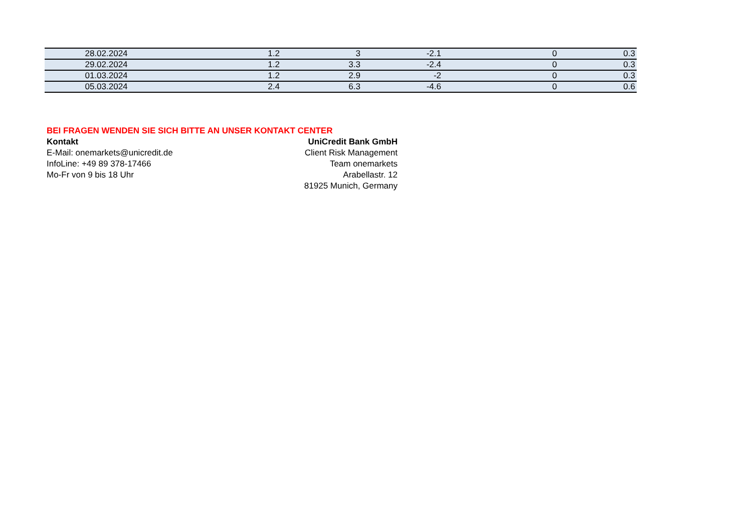| 28.02.2024 | 1.2 | 3 | -2.1 | 0 | 0.3 |
| 29.02.2024 | 1.2 | 3.3 | -2.4 | 0 | 0.3 |
| 01.03.2024 | 1.2 | 2.9 | -2 | 0 | 0.3 |
| 05.03.2024 | 2.4 | 6.3 | -4.6 | 0 | 0.6 |
BEI FRAGEN WENDEN SIE SICH BITTE AN UNSER KONTAKT CENTER
Kontakt UniCredit Bank GmbH
E-Mail: onemarkets@unicredit.de Client Risk Management
InfoLine: +49 89 378-17466 Team onemarkets
Mo-Fr von 9 bis 18 Uhr Arabellastr. 12
81925 Munich, Germany